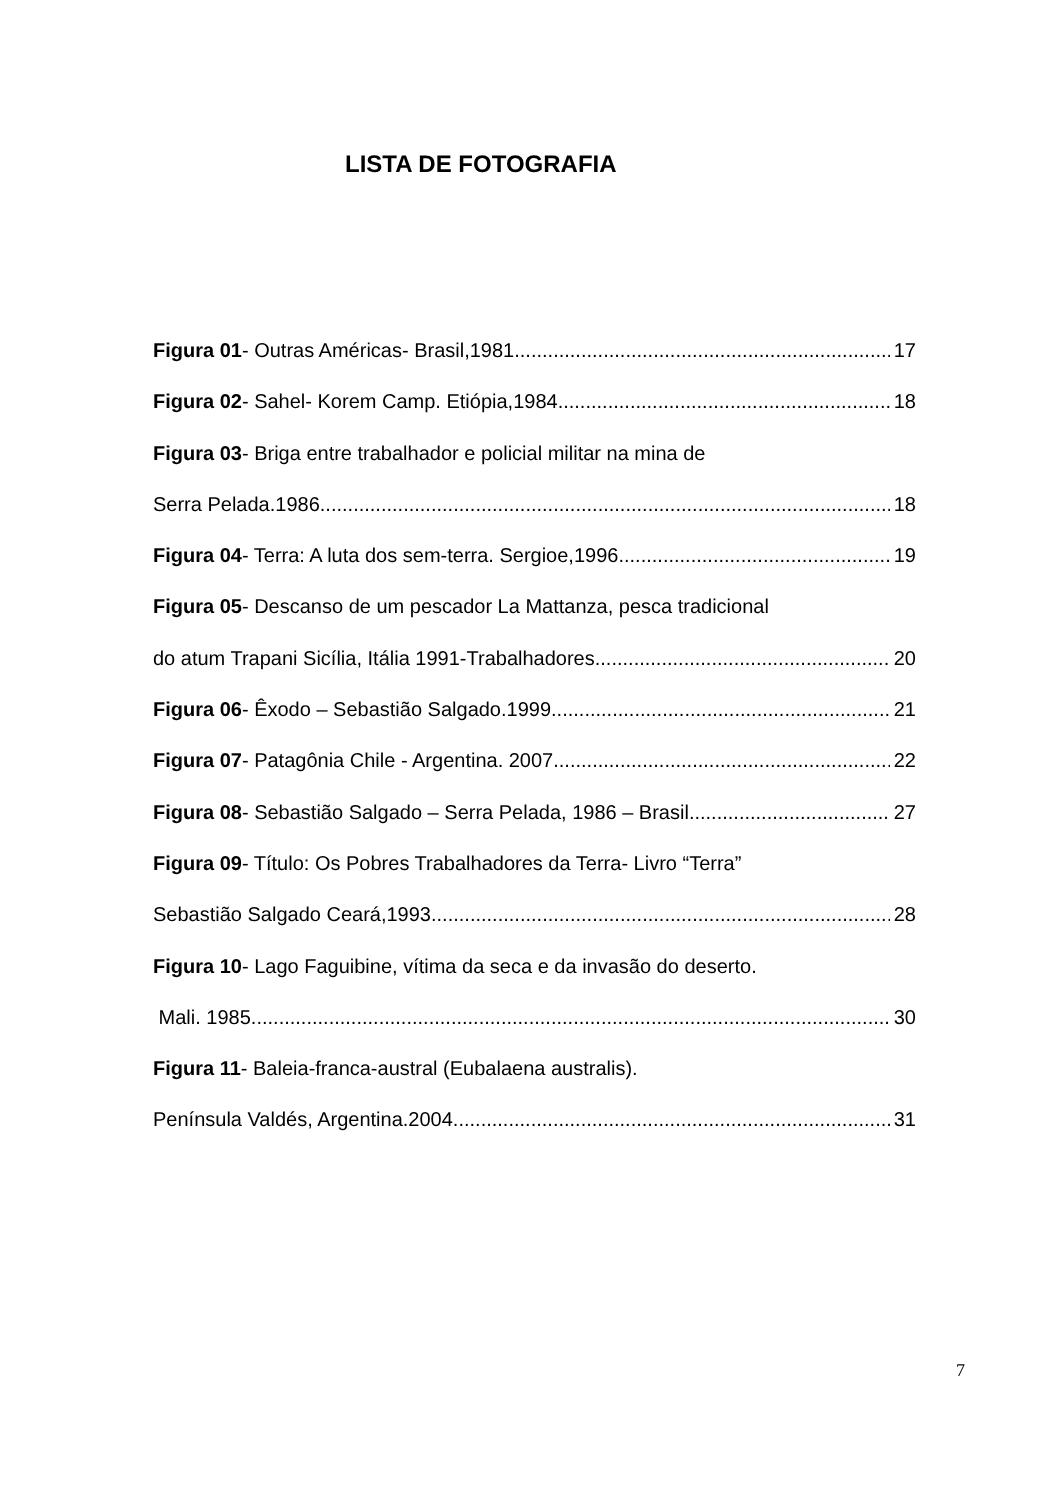LISTA DE FOTOGRAFIA
Figura 01- Outras Américas- Brasil,1981 17
Figura 02- Sahel- Korem Camp. Etiópia,1984 18
Figura 03- Briga entre trabalhador e policial militar na mina de
Serra Pelada.1986 18
Figura 04- Terra: A luta dos sem-terra. Sergioe,1996 19
Figura 05- Descanso de um pescador La Mattanza, pesca tradicional
do atum Trapani Sicília, Itália 1991-Trabalhadores 20
Figura 06- Êxodo – Sebastião Salgado.1999 21
Figura 07- Patagônia Chile - Argentina. 2007 22
Figura 08- Sebastião Salgado – Serra Pelada, 1986 – Brasil 27
Figura 09- Título: Os Pobres Trabalhadores da Terra- Livro “Terra”
Sebastião Salgado Ceará,1993 28
Figura 10- Lago Faguibine, vítima da seca e da invasão do deserto.
Mali. 1985 30
Figura 11- Baleia-franca-austral (Eubalaena australis).
Península Valdés, Argentina.2004 31
7